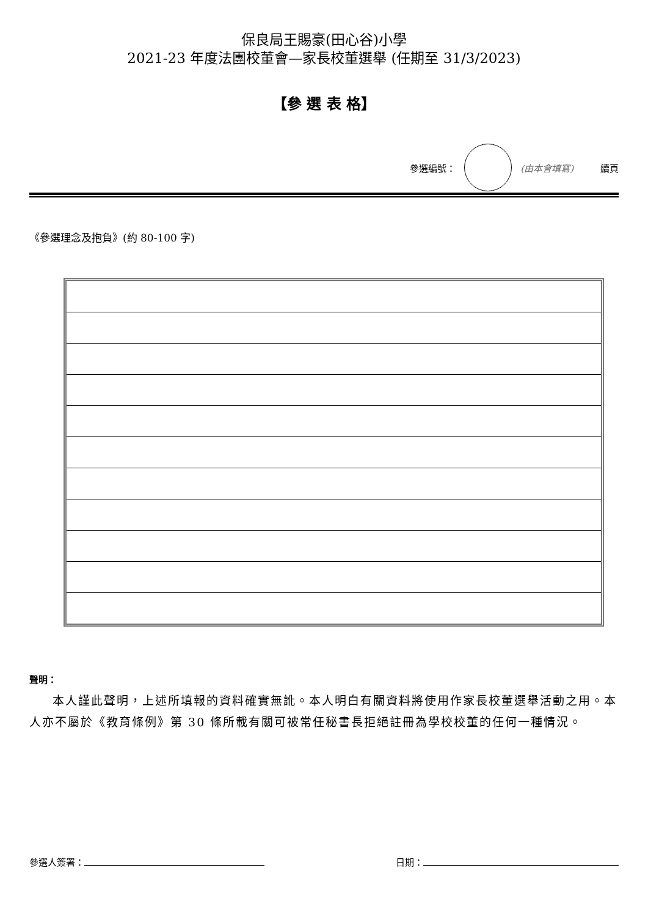保良局王賜豪(田心谷)小學
2021-23 年度法團校董會—家長校董選舉 (任期至 31/3/2023)
【參 選 表 格】
參選編號： (由本會填寫) 續頁
《參選理念及抱負》(約 80-100 字)
聲明：
本人謹此聲明，上述所填報的資料確實無訛。本人明白有關資料將使用作家長校董選舉活動之用。本人亦不屬於《教育條例》第 30 條所載有關可被常任秘書長拒絕註冊為學校校董的任何一種情況。
參選人簽署： 日期：